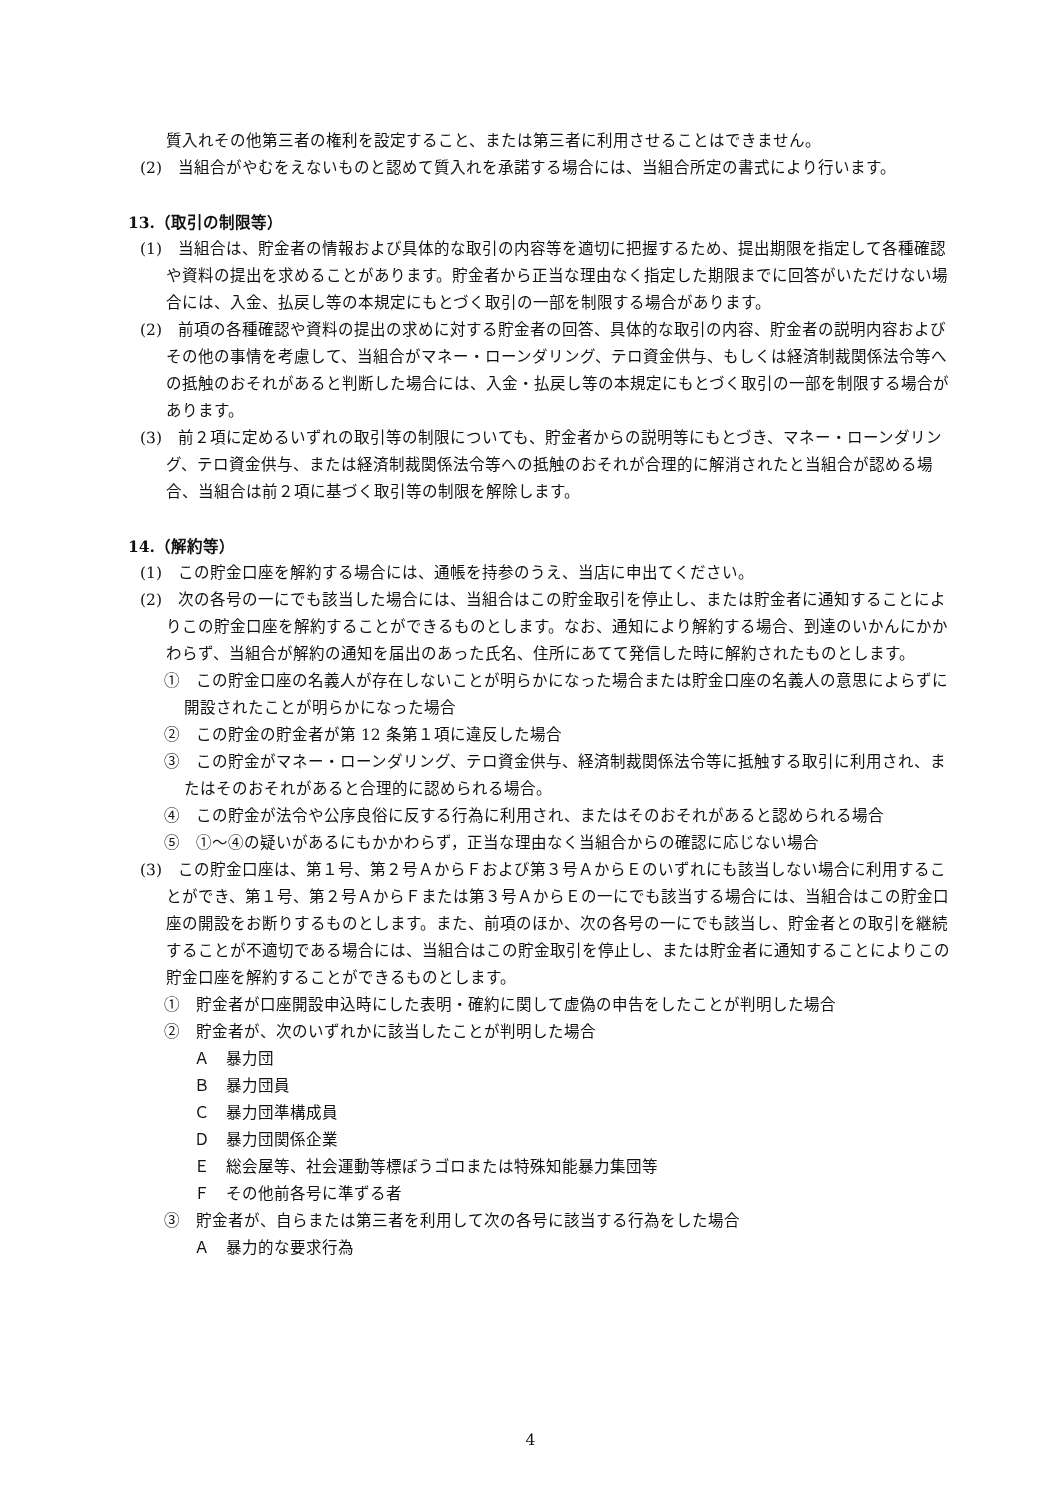質入れその他第三者の権利を設定すること、または第三者に利用させることはできません。
(2)　当組合がやむをえないものと認めて質入れを承諾する場合には、当組合所定の書式により行います。
13.（取引の制限等）
(1)　当組合は、貯金者の情報および具体的な取引の内容等を適切に把握するため、提出期限を指定して各種確認や資料の提出を求めることがあります。貯金者から正当な理由なく指定した期限までに回答がいただけない場合には、入金、払戻し等の本規定にもとづく取引の一部を制限する場合があります。
(2)　前項の各種確認や資料の提出の求めに対する貯金者の回答、具体的な取引の内容、貯金者の説明内容およびその他の事情を考慮して、当組合がマネー・ローンダリング、テロ資金供与、もしくは経済制裁関係法令等への抵触のおそれがあると判断した場合には、入金・払戻し等の本規定にもとづく取引の一部を制限する場合があります。
(3)　前２項に定めるいずれの取引等の制限についても、貯金者からの説明等にもとづき、マネー・ローンダリング、テロ資金供与、または経済制裁関係法令等への抵触のおそれが合理的に解消されたと当組合が認める場合、当組合は前２項に基づく取引等の制限を解除します。
14.（解約等）
(1)　この貯金口座を解約する場合には、通帳を持参のうえ、当店に申出てください。
(2)　次の各号の一にでも該当した場合には、当組合はこの貯金取引を停止し、または貯金者に通知することによりこの貯金口座を解約することができるものとします。なお、通知により解約する場合、到達のいかんにかかわらず、当組合が解約の通知を届出のあった氏名、住所にあてて発信した時に解約されたものとします。
①　この貯金口座の名義人が存在しないことが明らかになった場合または貯金口座の名義人の意思によらずに開設されたことが明らかになった場合
②　この貯金の貯金者が第 12 条第１項に違反した場合
③　この貯金がマネー・ローンダリング、テロ資金供与、経済制裁関係法令等に抵触する取引に利用され、またはそのおそれがあると合理的に認められる場合。
④　この貯金が法令や公序良俗に反する行為に利用され、またはそのおそれがあると認められる場合
⑤　①～④の疑いがあるにもかかわらず，正当な理由なく当組合からの確認に応じない場合
(3)　この貯金口座は、第１号、第２号ＡからＦおよび第３号ＡからＥのいずれにも該当しない場合に利用することができ、第１号、第２号ＡからＦまたは第３号ＡからＥの一にでも該当する場合には、当組合はこの貯金口座の開設をお断りするものとします。また、前項のほか、次の各号の一にでも該当し、貯金者との取引を継続することが不適切である場合には、当組合はこの貯金取引を停止し、または貯金者に通知することによりこの貯金口座を解約することができるものとします。
①　貯金者が口座開設申込時にした表明・確約に関して虚偽の申告をしたことが判明した場合
②　貯金者が、次のいずれかに該当したことが判明した場合
Ａ　暴力団
Ｂ　暴力団員
Ｃ　暴力団準構成員
Ｄ　暴力団関係企業
Ｅ　総会屋等、社会運動等標ぼうゴロまたは特殊知能暴力集団等
Ｆ　その他前各号に準ずる者
③　貯金者が、自らまたは第三者を利用して次の各号に該当する行為をした場合
Ａ　暴力的な要求行為
4